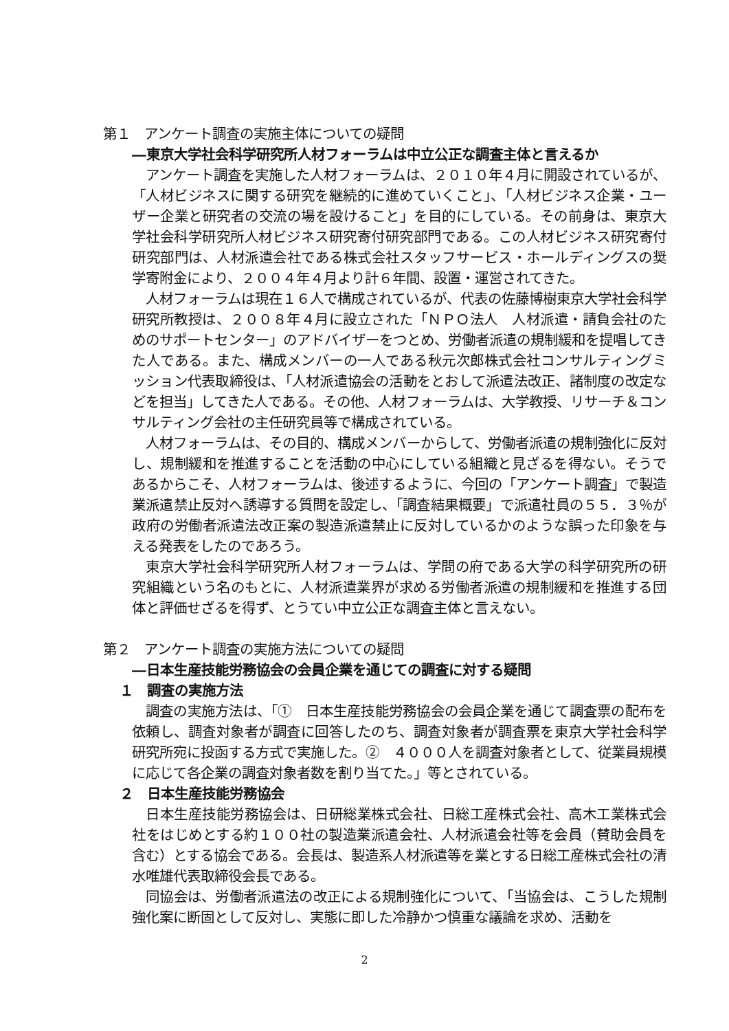第１　アンケート調査の実施主体についての疑問
―東京大学社会科学研究所人材フォーラムは中立公正な調査主体と言えるか
アンケート調査を実施した人材フォーラムは、２０１０年４月に開設されているが、「人材ビジネスに関する研究を継続的に進めていくこと」、「人材ビジネス企業・ユーザー企業と研究者の交流の場を設けること」を目的にしている。その前身は、東京大学社会科学研究所人材ビジネス研究寄付研究部門である。この人材ビジネス研究寄付研究部門は、人材派遣会社である株式会社スタッフサービス・ホールディングスの奨学寄附金により、２００４年４月より計６年間、設置・運営されてきた。
人材フォーラムは現在１６人で構成されているが、代表の佐藤博樹東京大学社会科学研究所教授は、２００８年４月に設立された「ＮＰＯ法人　人材派遣・請負会社のためのサポートセンター」のアドバイザーをつとめ、労働者派遣の規制緩和を提唱してきた人である。また、構成メンバーの一人である秋元次郎株式会社コンサルティングミッション代表取締役は、「人材派遣協会の活動をとおして派遣法改正、諸制度の改定などを担当」してきた人である。その他、人材フォーラムは、大学教授、リサーチ＆コンサルティング会社の主任研究員等で構成されている。
人材フォーラムは、その目的、構成メンバーからして、労働者派遣の規制強化に反対し、規制緩和を推進することを活動の中心にしている組織と見ざるを得ない。そうであるからこそ、人材フォーラムは、後述するように、今回の「アンケート調査」で製造業派遣禁止反対へ誘導する質問を設定し、「調査結果概要」で派遣社員の５５．３％が政府の労働者派遣法改正案の製造派遣禁止に反対しているかのような誤った印象を与える発表をしたのであろう。
東京大学社会科学研究所人材フォーラムは、学問の府である大学の科学研究所の研究組織という名のもとに、人材派遣業界が求める労働者派遣の規制緩和を推進する団体と評価せざるを得ず、とうてい中立公正な調査主体と言えない。
第２　アンケート調査の実施方法についての疑問
―日本生産技能労務協会の会員企業を通じての調査に対する疑問
１　調査の実施方法
調査の実施方法は、「①　日本生産技能労務協会の会員企業を通じて調査票の配布を依頼し、調査対象者が調査に回答したのち、調査対象者が調査票を東京大学社会科学研究所宛に投函する方式で実施した。②　４０００人を調査対象者として、従業員規模に応じて各企業の調査対象者数を割り当てた。」等とされている。
２　日本生産技能労務協会
日本生産技能労務協会は、日研総業株式会社、日総工産株式会社、高木工業株式会社をはじめとする約１００社の製造業派遣会社、人材派遣会社等を会員（賛助会員を含む）とする協会である。会長は、製造系人材派遣等を業とする日総工産株式会社の清水唯雄代表取締役会長である。
同協会は、労働者派遣法の改正による規制強化について、「当協会は、こうした規制強化案に断固として反対し、実態に即した冷静かつ慎重な議論を求め、活動を
2